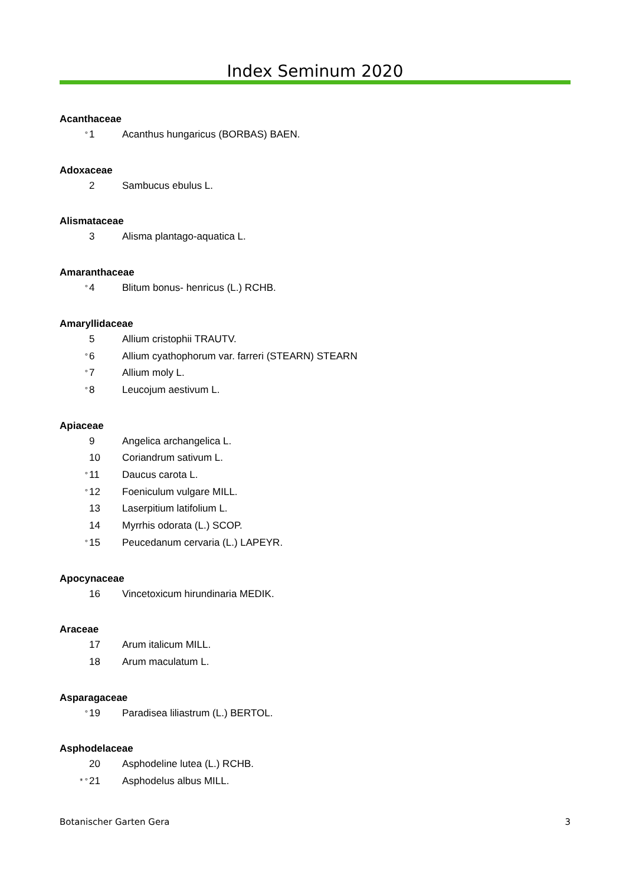Index Seminum 2020
Acanthaceae
° 1 Acanthus hungaricus (BORBAS) BAEN.
Adoxaceae
2 Sambucus ebulus L.
Alismataceae
3 Alisma plantago-aquatica L.
Amaranthaceae
° 4 Blitum bonus- henricus (L.) RCHB.
Amaryllidaceae
5 Allium cristophii TRAUTV.
° 6 Allium cyathophorum var. farreri (STEARN) STEARN
° 7 Allium moly L.
° 8 Leucojum aestivum L.
Apiaceae
9 Angelica archangelica L.
10 Coriandrum sativum L.
° 11 Daucus carota L.
° 12 Foeniculum vulgare MILL.
13 Laserpitium latifolium L.
14 Myrrhis odorata (L.) SCOP.
° 15 Peucedanum cervaria (L.) LAPEYR.
Apocynaceae
16 Vincetoxicum hirundinaria MEDIK.
Araceae
17 Arum italicum MILL.
18 Arum maculatum L.
Asparagaceae
° 19 Paradisea liliastrum (L.) BERTOL.
Asphodelaceae
20 Asphodeline lutea (L.) RCHB.
* ° 21 Asphodelus albus MILL.
Botanischer Garten Gera 3